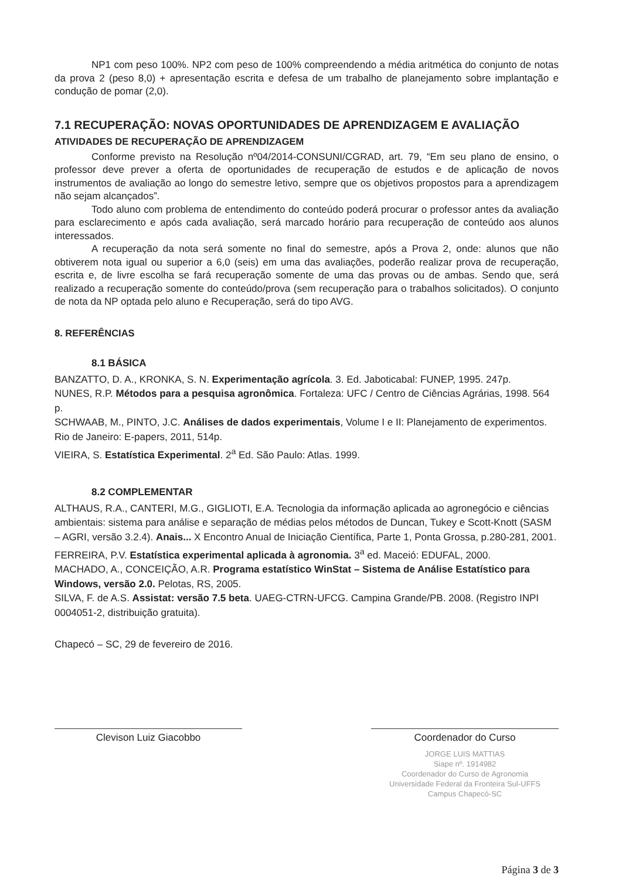NP1 com peso 100%. NP2 com peso de 100% compreendendo a média aritmética do conjunto de notas da prova 2 (peso 8,0) + apresentação escrita e defesa de um trabalho de planejamento sobre implantação e condução de pomar (2,0).
7.1 RECUPERAÇÃO: NOVAS OPORTUNIDADES DE APRENDIZAGEM E AVALIAÇÃO
ATIVIDADES DE RECUPERAÇÃO DE APRENDIZAGEM
Conforme previsto na Resolução nº04/2014-CONSUNI/CGRAD, art. 79, “Em seu plano de ensino, o professor deve prever a oferta de oportunidades de recuperação de estudos e de aplicação de novos instrumentos de avaliação ao longo do semestre letivo, sempre que os objetivos propostos para a aprendizagem não sejam alcançados”.
Todo aluno com problema de entendimento do conteúdo poderá procurar o professor antes da avaliação para esclarecimento e após cada avaliação, será marcado horário para recuperação de conteúdo aos alunos interessados.
A recuperação da nota será somente no final do semestre, após a Prova 2, onde: alunos que não obtiverem nota igual ou superior a 6,0 (seis) em uma das avaliações, poderão realizar prova de recuperação, escrita e, de livre escolha se fará recuperação somente de uma das provas ou de ambas. Sendo que, será realizado a recuperação somente do conteúdo/prova (sem recuperação para o trabalhos solicitados). O conjunto de nota da NP optada pelo aluno e Recuperação, será do tipo AVG.
8. REFERÊNCIAS
8.1 BÁSICA
BANZATTO, D. A., KRONKA, S. N. Experimentação agrícola. 3. Ed. Jaboticabal: FUNEP, 1995. 247p.
NUNES, R.P. Métodos para a pesquisa agronômica. Fortaleza: UFC / Centro de Ciências Agrárias, 1998. 564 p.
SCHWAAB, M., PINTO, J.C. Análises de dados experimentais, Volume I e II: Planejamento de experimentos. Rio de Janeiro: E-papers, 2011, 514p.
VIEIRA, S. Estatística Experimental. 2<sup>a</sup> Ed. São Paulo: Atlas. 1999.
8.2 COMPLEMENTAR
ALTHAUS, R.A., CANTERI, M.G., GIGLIOTI, E.A. Tecnologia da informação aplicada ao agronegócio e ciências ambientais: sistema para análise e separação de médias pelos métodos de Duncan, Tukey e Scott-Knott (SASM – AGRI, versão 3.2.4). Anais... X Encontro Anual de Iniciação Científica, Parte 1, Ponta Grossa, p.280-281, 2001.
FERREIRA, P.V. Estatística experimental aplicada à agronomia. 3<sup>a</sup> ed. Maceió: EDUFAL, 2000.
MACHADO, A., CONCEIÇÃO, A.R. Programa estatístico WinStat – Sistema de Análise Estatístico para Windows, versão 2.0. Pelotas, RS, 2005.
SILVA, F. de A.S. Assistat: versão 7.5 beta. UAEG-CTRN-UFCG. Campina Grande/PB. 2008. (Registro INPI 0004051-2, distribuição gratuita).
Chapecó – SC, 29 de fevereiro de 2016.
Clevison Luiz Giacobbo Coordenador do Curso
JORGE LUIS MATTIAS
Siape nº. 1914982
Coordenador do Curso de Agronomia
Universidade Federal da Fronteira Sul-UFFS
Campus Chapecó-SC
Página 3 de 3